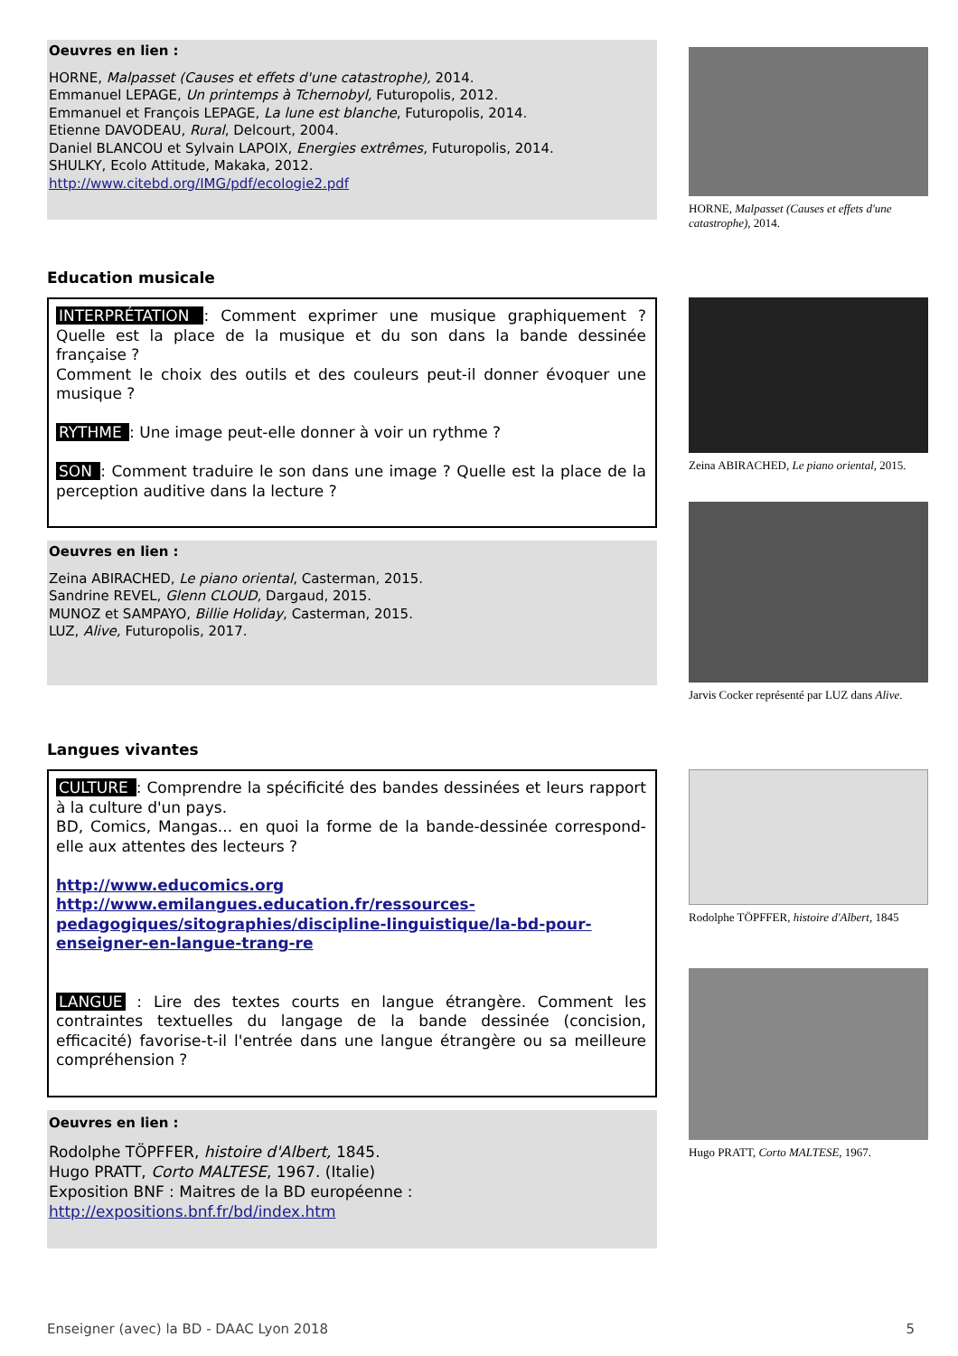Oeuvres en lien :
HORNE, Malpasset (Causes et effets d'une catastrophe), 2014.
Emmanuel LEPAGE, Un printemps à Tchernobyl, Futuropolis, 2012.
Emmanuel et François LEPAGE, La lune est blanche, Futuropolis, 2014.
Etienne DAVODEAU, Rural, Delcourt, 2004.
Daniel BLANCOU et Sylvain LAPOIX, Energies extrêmes, Futuropolis, 2014.
SHULKY, Ecolo Attitude, Makaka, 2012.
http://www.citebd.org/IMG/pdf/ecologie2.pdf
HORNE, Malpasset (Causes et effets d'une catastrophe), 2014.
Education musicale
INTERPRÉTATION : Comment exprimer une musique graphiquement ? Quelle est la place de la musique et du son dans la bande dessinée française ?
Comment le choix des outils et des couleurs peut-il donner évoquer une musique ?
RYTHME : Une image peut-elle donner à voir un rythme ?
SON : Comment traduire le son dans une image ? Quelle est la place de la perception auditive dans la lecture ?
Oeuvres en lien :
Zeina ABIRACHED, Le piano oriental, Casterman, 2015.
Sandrine REVEL, Glenn CLOUD, Dargaud, 2015.
MUNOZ et SAMPAYO, Billie Holiday, Casterman, 2015.
LUZ, Alive, Futuropolis, 2017.
Zeina ABIRACHED, Le piano oriental, 2015.
Jarvis Cocker représenté par LUZ dans Alive.
Langues vivantes
CULTURE : Comprendre la spécificité des bandes dessinées et leurs rapport à la culture d'un pays.
BD, Comics, Mangas... en quoi la forme de la bande-dessinée correspond-elle aux attentes des lecteurs ?
http://www.educomics.org
http://www.emilangues.education.fr/ressources-pedagogiques/sitographies/discipline-linguistique/la-bd-pour-enseigner-en-langue-trang-re
LANGUE : Lire des textes courts en langue étrangère. Comment les contraintes textuelles du langage de la bande dessinée (concision, efficacité) favorise-t-il l'entrée dans une langue étrangère ou sa meilleure compréhension ?
Oeuvres en lien :
Rodolphe TÖPFFER, histoire d'Albert, 1845.
Hugo PRATT, Corto MALTESE, 1967. (Italie)
Exposition BNF : Maitres de la BD européenne :
http://expositions.bnf.fr/bd/index.htm
Rodolphe TÖPFFER, histoire d'Albert, 1845
Hugo PRATT, Corto MALTESE, 1967.
Enseigner (avec) la BD - DAAC Lyon 2018 5